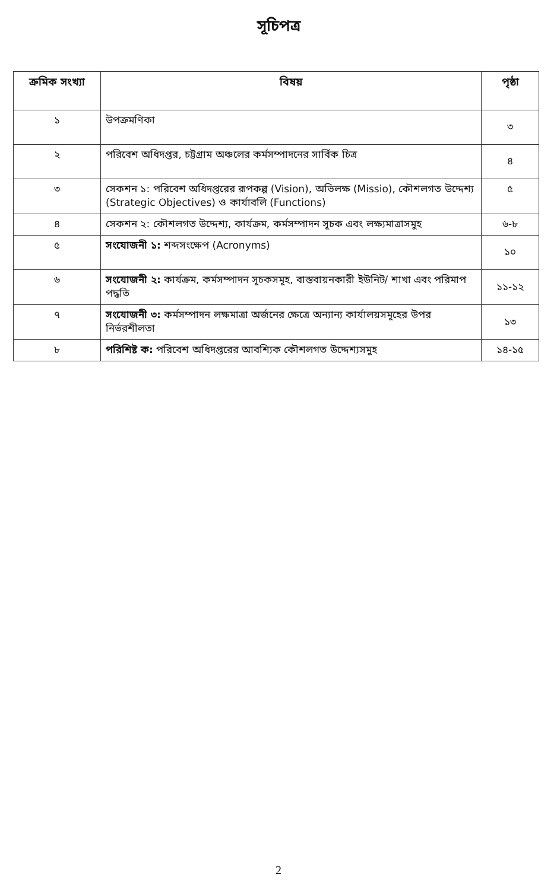সূচিপত্র
| ক্রমিক সংখ্যা | বিষয় | পৃষ্ঠা |
| --- | --- | --- |
| ১ | উপক্রমণিকা | ৩ |
| ২ | পরিবেশ অধিদপ্তর, চট্টগ্রাম অঞ্চলের কর্মসম্পাদনের সার্বিক চিত্র | ৪ |
| ৩ | সেকশন ১: পরিবেশ অধিদপ্তরের রূপকল্প (Vision), অভিলক্ষ (Missio), কৌশলগত উদ্দেশ্য (Strategic Objectives) ও কার্যাবলি (Functions) | ৫ |
| ৪ | সেকশন ২: কৌশলগত উদ্দেশ্য, কার্যক্রম, কর্মসম্পাদন সূচক এবং লক্ষ্যমাত্রাসমুহ | ৬-৮ |
| ৫ | সংযোজনী ১: শব্দসংক্ষেপ (Acronyms) | ১০ |
| ৬ | সংযোজনী ২: কার্যক্রম, কর্মসম্পাদন সূচকসমূহ, বাস্তবায়নকারী ইউনিট/ শাখা এবং পরিমাপ পদ্ধতি | ১১-১২ |
| ৭ | সংযোজনী ৩: কর্মসম্পাদন লক্ষমাত্রা অর্জনের ক্ষেত্রে অন্যান্য কার্যালয়সমূহের উপর নির্ভরশীলতা | ১৩ |
| ৮ | পরিশিষ্ট ক: পরিবেশ অধিদপ্তরের আবশ্যিক কৌশলগত উদ্দেশ্যসমুহ | ১৪-১৫ |
2